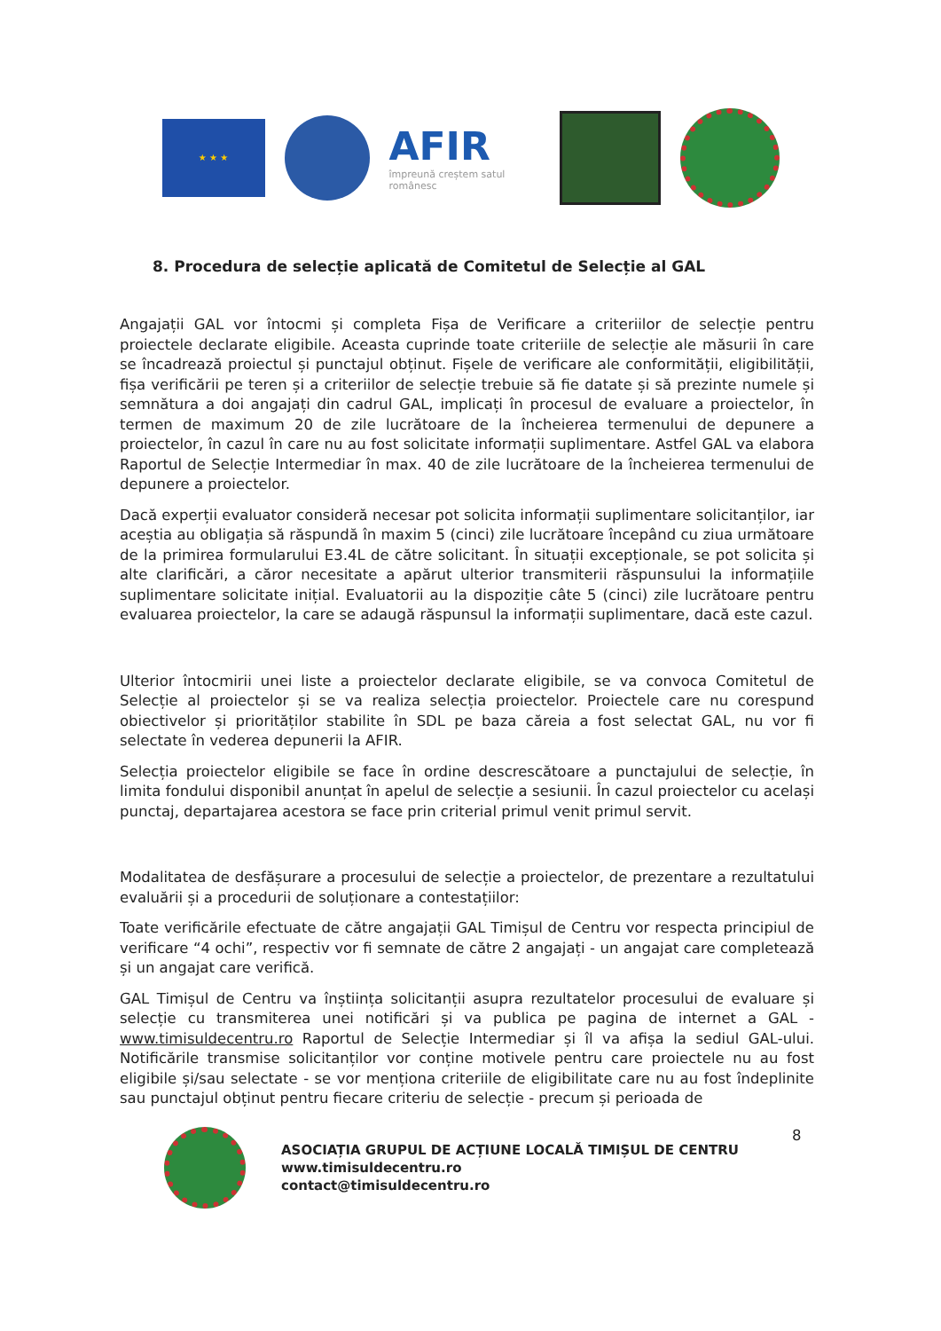★ ★ ★
AFIR
împreună creștem satul românesc
8. Procedura de selecție aplicată de Comitetul de Selecție al GAL
Angajații GAL vor întocmi și completa Fișa de Verificare a criteriilor de selecție pentru proiectele declarate eligibile. Aceasta cuprinde toate criteriile de selecție ale măsurii în care se încadrează proiectul și punctajul obținut. Fișele de verificare ale conformității, eligibilității, fișa verificării pe teren și a criteriilor de selecție trebuie să fie datate și să prezinte numele și semnătura a doi angajați din cadrul GAL, implicați în procesul de evaluare a proiectelor, în termen de maximum 20 de zile lucrătoare de la încheierea termenului de depunere a proiectelor, în cazul în care nu au fost solicitate informații suplimentare. Astfel GAL va elabora Raportul de Selecție Intermediar în max. 40 de zile lucrătoare de la încheierea termenului de depunere a proiectelor.
Dacă experții evaluator consideră necesar pot solicita informații suplimentare solicitanților, iar aceștia au obligația să răspundă în maxim 5 (cinci) zile lucrătoare începând cu ziua următoare de la primirea formularului E3.4L de către solicitant. În situații excepționale, se pot solicita și alte clarificări, a căror necesitate a apărut ulterior transmiterii răspunsului la informațiile suplimentare solicitate inițial. Evaluatorii au la dispoziție câte 5 (cinci) zile lucrătoare pentru evaluarea proiectelor, la care se adaugă răspunsul la informații suplimentare, dacă este cazul.
Ulterior întocmirii unei liste a proiectelor declarate eligibile, se va convoca Comitetul de Selecție al proiectelor și se va realiza selecția proiectelor. Proiectele care nu corespund obiectivelor și priorităților stabilite în SDL pe baza căreia a fost selectat GAL, nu vor fi selectate în vederea depunerii la AFIR.
Selecția proiectelor eligibile se face în ordine descrescătoare a punctajului de selecție, în limita fondului disponibil anunțat în apelul de selecție a sesiunii. În cazul proiectelor cu același punctaj, departajarea acestora se face prin criterial primul venit primul servit.
Modalitatea de desfășurare a procesului de selecție a proiectelor, de prezentare a rezultatului evaluării și a procedurii de soluționare a contestațiilor:
Toate verificările efectuate de către angajații GAL Timișul de Centru vor respecta principiul de verificare “4 ochi”, respectiv vor fi semnate de către 2 angajați - un angajat care completează și un angajat care verifică.
GAL Timișul de Centru va înștiința solicitanții asupra rezultatelor procesului de evaluare și selecție cu transmiterea unei notificări și va publica pe pagina de internet a GAL - www.timisuldecentru.ro Raportul de Selecție Intermediar și îl va afișa la sediul GAL-ului. Notificările transmise solicitanților vor conține motivele pentru care proiectele nu au fost eligibile și/sau selectate - se vor menționa criteriile de eligibilitate care nu au fost îndeplinite sau punctajul obținut pentru fiecare criteriu de selecție - precum și perioada de
ASOCIAȚIA GRUPUL DE ACȚIUNE LOCALĂ TIMIȘUL DE CENTRU
www.timisuldecentru.ro
contact@timisuldecentru.ro
8